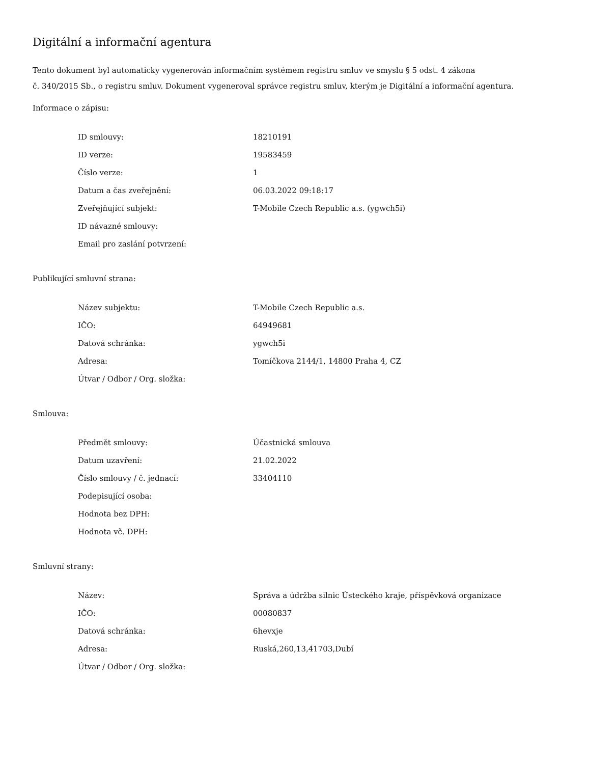Digitální a informační agentura
Tento dokument byl automaticky vygenerován informačním systémem registru smluv ve smyslu § 5 odst. 4 zákona
č. 340/2015 Sb., o registru smluv. Dokument vygeneroval správce registru smluv, kterým je Digitální a informační agentura.
Informace o zápisu:
| ID smlouvy: | 18210191 |
| ID verze: | 19583459 |
| Číslo verze: | 1 |
| Datum a čas zveřejnění: | 06.03.2022 09:18:17 |
| Zveřejňující subjekt: | T-Mobile Czech Republic a.s. (ygwch5i) |
| ID návazné smlouvy: | |
| Email pro zaslání potvrzení: | |
Publikující smluvní strana:
| Název subjektu: | T-Mobile Czech Republic a.s. |
| IČO: | 64949681 |
| Datová schránka: | ygwch5i |
| Adresa: | Tomíčkova 2144/1, 14800 Praha 4, CZ |
| Útvar / Odbor / Org. složka: | |
Smlouva:
| Předmět smlouvy: | Účastnická smlouva |
| Datum uzavření: | 21.02.2022 |
| Číslo smlouvy / č. jednací: | 33404110 |
| Podepisující osoba: | |
| Hodnota bez DPH: | |
| Hodnota vč. DPH: | |
Smluvní strany:
| Název: | Správa a údržba silnic Ústeckého kraje, příspěvková organizace |
| IČO: | 00080837 |
| Datová schránka: | 6hevxje |
| Adresa: | Ruská,260,13,41703,Dubí |
| Útvar / Odbor / Org. složka: | |